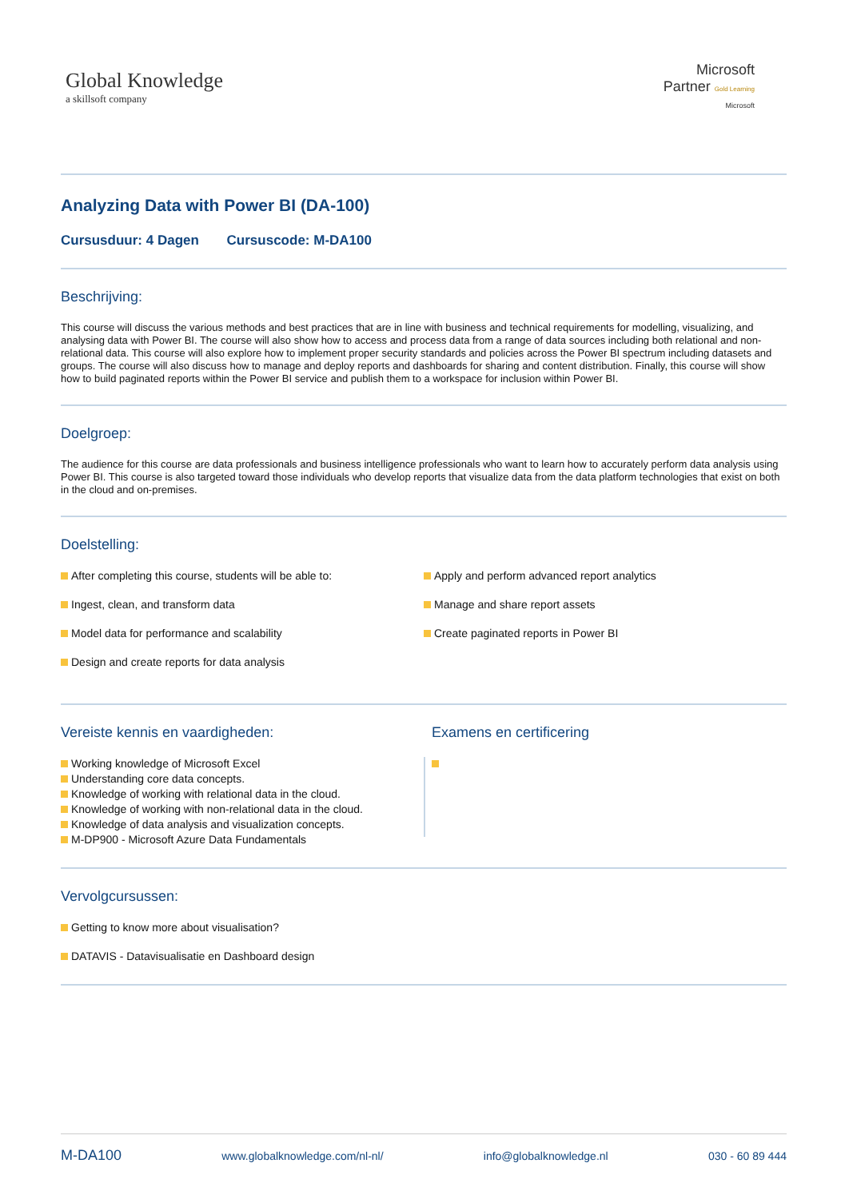Global Knowledge
a skillsoft company
Microsoft
Partner Gold Learning
Microsoft
Analyzing Data with Power BI (DA-100)
Cursusduur: 4 Dagen Cursuscode: M-DA100
Beschrijving:
This course will discuss the various methods and best practices that are in line with business and technical requirements for modelling, visualizing, and analysing data with Power BI. The course will also show how to access and process data from a range of data sources including both relational and non-relational data. This course will also explore how to implement proper security standards and policies across the Power BI spectrum including datasets and groups. The course will also discuss how to manage and deploy reports and dashboards for sharing and content distribution. Finally, this course will show how to build paginated reports within the Power BI service and publish them to a workspace for inclusion within Power BI.
Doelgroep:
The audience for this course are data professionals and business intelligence professionals who want to learn how to accurately perform data analysis using Power BI. This course is also targeted toward those individuals who develop reports that visualize data from the data platform technologies that exist on both in the cloud and on-premises.
Doelstelling:
After completing this course, students will be able to:
Ingest, clean, and transform data
Model data for performance and scalability
Design and create reports for data analysis
Apply and perform advanced report analytics
Manage and share report assets
Create paginated reports in Power BI
Vereiste kennis en vaardigheden:
Working knowledge of Microsoft Excel
Understanding core data concepts.
Knowledge of working with relational data in the cloud.
Knowledge of working with non-relational data in the cloud.
Knowledge of data analysis and visualization concepts.
M-DP900 - Microsoft Azure Data Fundamentals
Examens en certificering
Vervolgcursussen:
Getting to know more about visualisation?
DATAVIS - Datavisualisatie en Dashboard design
M-DA100 www.globalknowledge.com/nl-nl/ info@globalknowledge.nl 030 - 60 89 444